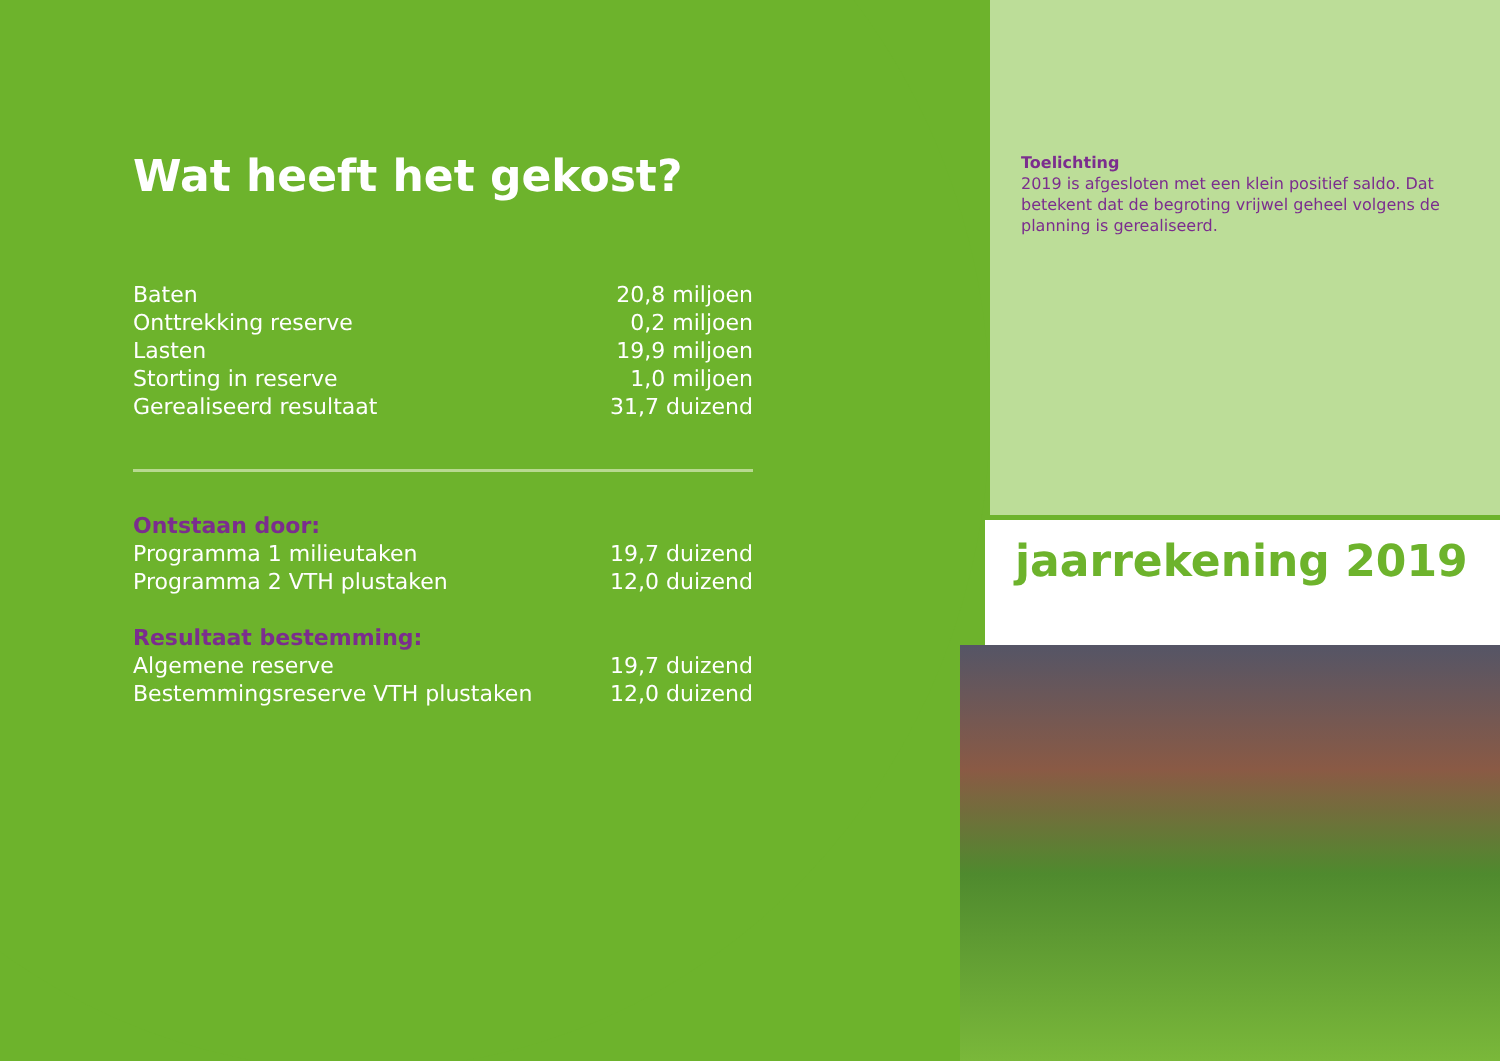Wat heeft het gekost?
| Baten | 20,8 miljoen |
| Onttrekking reserve | 0,2 miljoen |
| Lasten | 19,9 miljoen |
| Storting in reserve | 1,0 miljoen |
| Gerealiseerd resultaat | 31,7 duizend |
| Ontstaan door: | |
| Programma 1 milieutaken | 19,7 duizend |
| Programma 2 VTH plustaken | 12,0 duizend |
| Resultaat bestemming: | |
| Algemene reserve | 19,7 duizend |
| Bestemmingsreserve VTH plustaken | 12,0 duizend |
Toelichting
2019 is afgesloten met een klein positief saldo. Dat betekent dat de begroting vrijwel geheel volgens de planning is gerealiseerd.
jaarrekening 2019